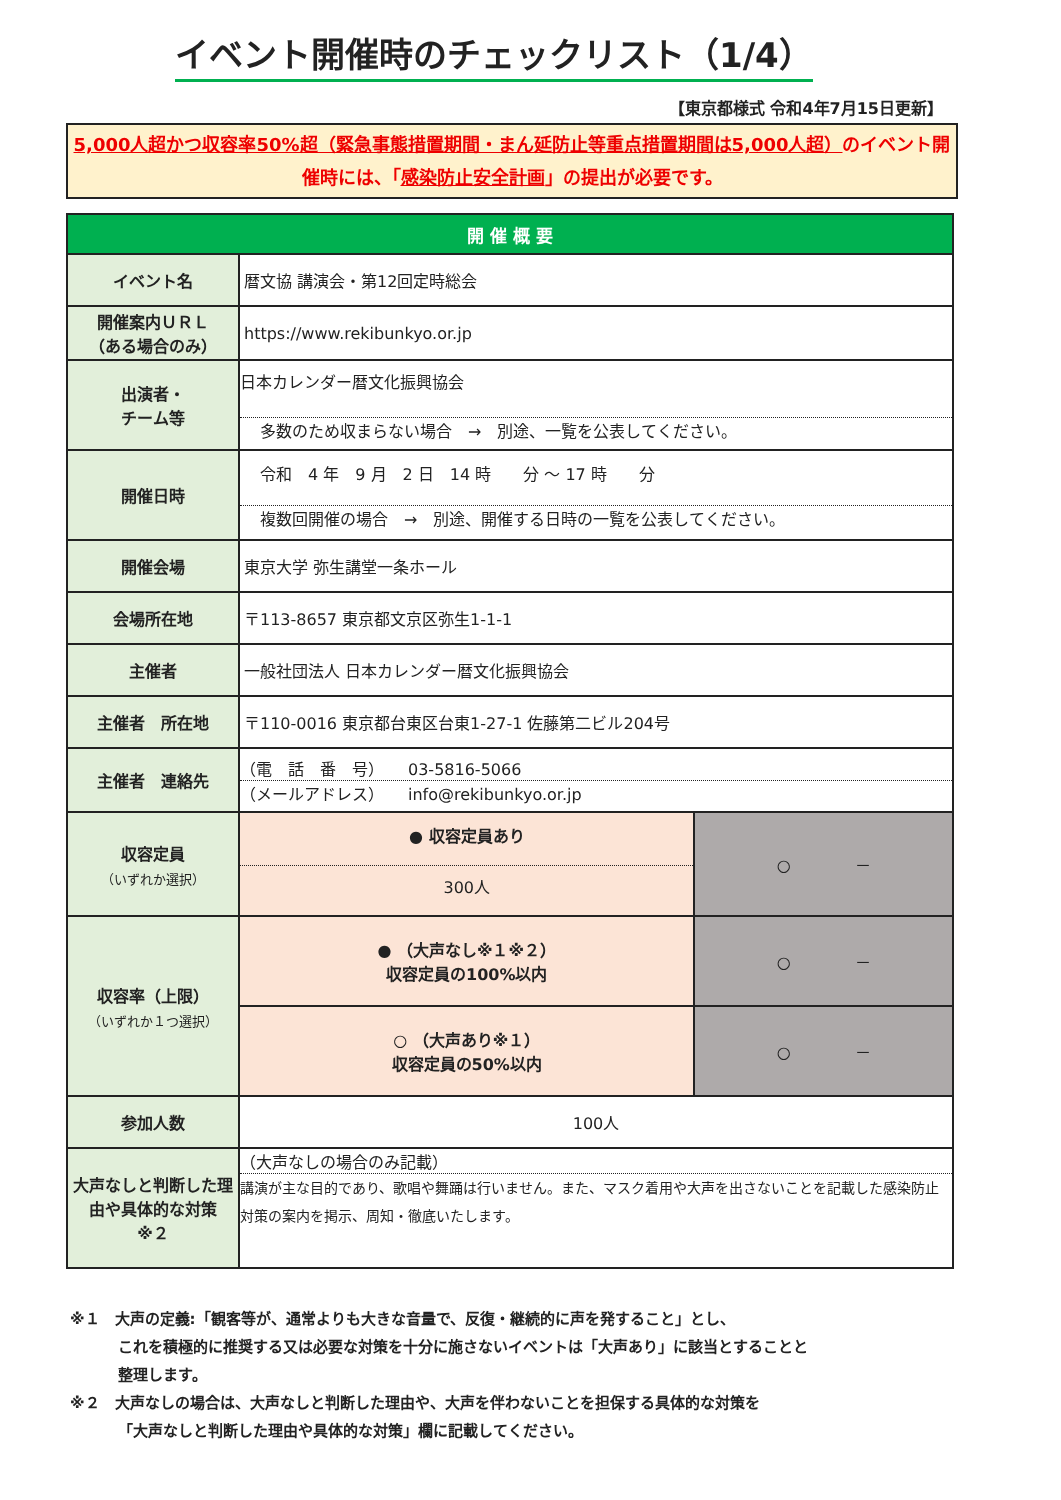イベント開催時のチェックリスト（1/4）
【東京都様式 令和4年7月15日更新】
5,000人超かつ収容率50%超（緊急事態措置期間・まん延防止等重点措置期間は5,000人超）のイベント開催時には、「感染防止安全計画」の提出が必要です。
| 開 催 概 要 | | |
| --- | --- | --- |
| イベント名 | 暦文協 講演会・第12回定時総会 | |
| 開催案内ＵＲＬ （ある場合のみ） | https://www.rekibunkyo.or.jp | |
| 出演者・ チーム等 | 日本カレンダー暦文化振興協会 多数のため収まらない場合 → 別途、一覧を公表してください。 | |
| 開催日時 | 令和 4 年 9 月 2 日 14 時 分 ～ 17 時 分 複数回開催の場合 → 別途、開催する日時の一覧を公表してください。 | |
| 開催会場 | 東京大学 弥生講堂一条ホール | |
| 会場所在地 | 〒113-8657 東京都文京区弥生1-1-1 | |
| 主催者 | 一般社団法人 日本カレンダー暦文化振興協会 | |
| 主催者 所在地 | 〒110-0016 東京都台東区台東1-27-1 佐藤第二ビル204号 | |
| 主催者 連絡先 | （電 話 番 号） 03-5816-5066 （メールアドレス） info@rekibunkyo.or.jp | |
| 収容定員 （いずれか選択） | ● 収容定員あり 300人 | ○ － |
| 収容率（上限） （いずれか１つ選択） | ● （大声なし※１※２） 収容定員の100%以内 | ○ － |
| | ○ （大声あり※１） 収容定員の50%以内 | ○ － |
| 参加人数 | 100人 | |
| 大声なしと判断した理由や具体的な対策 ※２ | （大声なしの場合のみ記載） 講演が主な目的であり、歌唱や舞踊は行いません。また、マスク着用や大声を出さないことを記載した感染防止対策の案内を掲示、周知・徹底いたします。 | |
※１　大声の定義:「観客等が、通常よりも大きな音量で、反復・継続的に声を発すること」とし、
これを積極的に推奨する又は必要な対策を十分に施さないイベントは「大声あり」に該当とすることと
整理します。
※２　大声なしの場合は、大声なしと判断した理由や、大声を伴わないことを担保する具体的な対策を
「大声なしと判断した理由や具体的な対策」欄に記載してください。